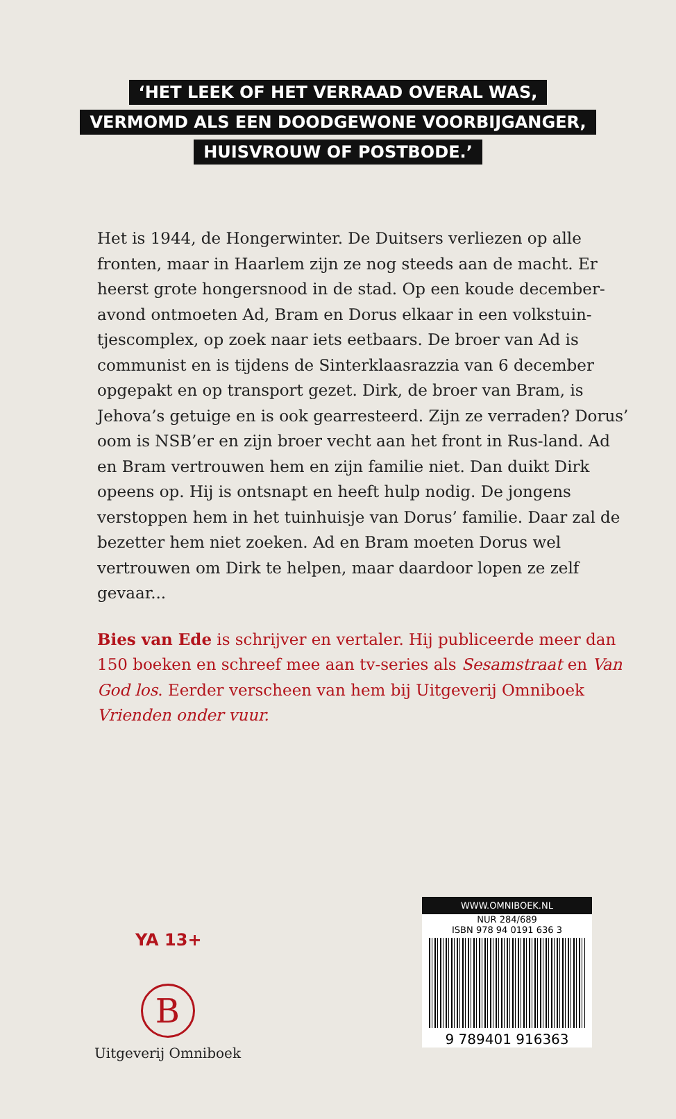‘HET LEEK OF HET VERRAAD OVERAL WAS,
VERMOMD ALS EEN DOODGEWONE VOORBIJGANGER,
HUISVROUW OF POSTBODE.’
Het is 1944, de Hongerwinter. De Duitsers verliezen op alle fronten, maar in Haarlem zijn ze nog steeds aan de macht. Er heerst grote hongersnood in de stad. Op een koude december-avond ontmoeten Ad, Bram en Dorus elkaar in een volkstuin-tjescomplex, op zoek naar iets eetbaars. De broer van Ad is communist en is tijdens de Sinterklaasrazzia van 6 december opgepakt en op transport gezet. Dirk, de broer van Bram, is Jehova’s getuige en is ook gearresteerd. Zijn ze verraden? Dorus’ oom is NSB’er en zijn broer vecht aan het front in Rus-land. Ad en Bram vertrouwen hem en zijn familie niet. Dan duikt Dirk opeens op. Hij is ontsnapt en heeft hulp nodig. De jongens verstoppen hem in het tuinhuisje van Dorus’ familie. Daar zal de bezetter hem niet zoeken. Ad en Bram moeten Dorus wel vertrouwen om Dirk te helpen, maar daardoor lopen ze zelf gevaar...
Bies van Ede is schrijver en vertaler. Hij publiceerde meer dan 150 boeken en schreef mee aan tv-series als Sesamstraat en Van God los. Eerder verscheen van hem bij Uitgeverij Omniboek Vrienden onder vuur.
YA 13+
B
Uitgeverij Omniboek
WWW.OMNIBOEK.NL
NUR 284/689
ISBN 978 94 0191 636 3
9 789401 916363